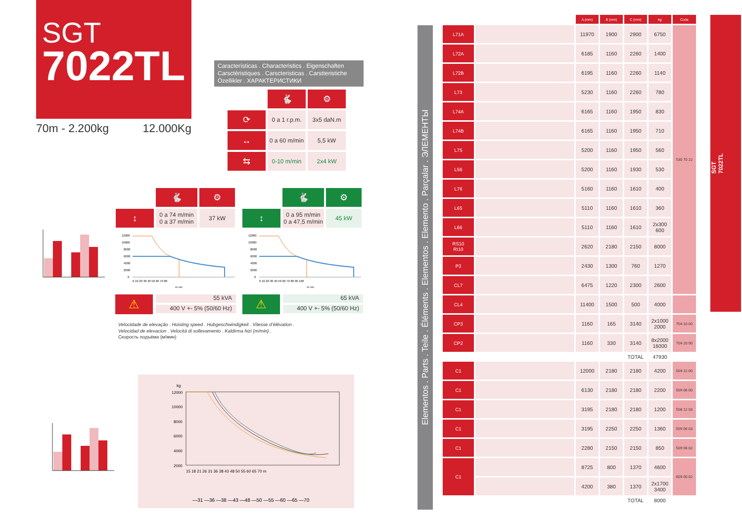SGT
7022TL
70m - 2.200kg 12.000Kg
Características . Characteristics . Eigenschaften
Carsctéristiques . Carscteristicas . Carstteristiche
Özellikler . ХАРАКТЕРИСТИКИ
| | 🐇 | ⚙ |
| ⟳ | 0 a 1 r.p.m. | 3x5 daN.m |
| ↔ | 0 a 60 m/min | 5,5 kW |
| ⇆ | 0-10 m/min | 2x4 kW |
| | 🐇 | ⚙ |
| ↕ | 0 a 74 m/min 0 a 37 m/min | 37 kW |
| | 🐇 | ⚙ |
| ↕ | 0 a 95 m/min 0 a 47,5 m/min | 45 kW |
12000
10000
8000
6000
4000
2000
0
0 10 20 30 40 50 60 70 80
m/ min
12000
10000
8000
6000
4000
2000
0
0 10 20 30 40 50 60 70 80 90 100
m/ min
⚠
55 kVA
400 V +- 5% (50/60 Hz)
⚠
65 kVA
400 V +- 5% (50/60 Hz)
Velocidade de elevação . Hoisting speed . Hubgeschwindigkeit . Vitesse d’élévation .
Velocidad de elevacion . Velocitá di sollevamento . Kaldirma hizi (m/min) .
Скорость подъёма (м/мин)
kg
12000
10000
8000
6000
4000
2000
15 18 21 26 31 36 38 43 48 50 55 60 65 70 m
—31 —36 —38 —43 —48 —50 —55 —60 —65 —70
Elementos . Parts . Teile . Éléments . Elementos . Elemento . Parçalar . ЭЛЕМЕНТЫ
| | | A (mm) | B (mm) | C (mm) | kg | Code |
| --- | --- | --- | --- | --- | --- | --- |
| L71A | | 11970 | 1900 | 2900 | 6750 | 530 70 22 |
| L72A | | 6185 | 1160 | 2260 | 1400 | |
| L72B | | 6195 | 1160 | 2260 | 1140 | |
| L73 | | 5230 | 1160 | 2260 | 780 | |
| L74A | | 6165 | 1160 | 1950 | 830 | |
| L74B | | 6165 | 1160 | 1950 | 710 | |
| L75 | | 5200 | 1160 | 1950 | 560 | |
| L56 | | 5200 | 1160 | 1930 | 530 | |
| L76 | | 5160 | 1160 | 1610 | 400 | |
| L65 | | 5110 | 1160 | 1610 | 360 | |
| L66 | | 5110 | 1160 | 1610 | 2x300 600 | |
| RS10 RI10 | | 2620 | 2180 | 2150 | 8000 | |
| P3 | | 2430 | 1300 | 760 | 1270 | |
| CL7 | | 6475 | 1220 | 2300 | 2600 | |
| CL4 | | 11400 | 1500 | 500 | 4000 | |
| CP3 | | 1160 | 165 | 3140 | 2x1000 2000 | 704 10 00 |
| CP2 | | 1160 | 330 | 3140 | 8x2000 16000 | 704 20 00 |
| | | | | TOTAL | 47930 | |
| C1 | | 12000 | 2180 | 2180 | 4200 | 509 12 00 |
| C1 | | 6130 | 2180 | 2180 | 2200 | 509 06 00 |
| C1 | | 3195 | 2180 | 2180 | 1200 | 508 12 03 |
| C1 | | 3195 | 2250 | 2250 | 1360 | 509 06 03 |
| C1 | | 2280 | 2150 | 2150 | 850 | 509 06 02 |
| C1 | | 8725 | 800 | 1370 | 4600 | 609 00 02 |
| | | 4200 | 380 | 1370 | 2x1700 3400 | |
| | | | | TOTAL | 8000 | |
SGT
7022TL